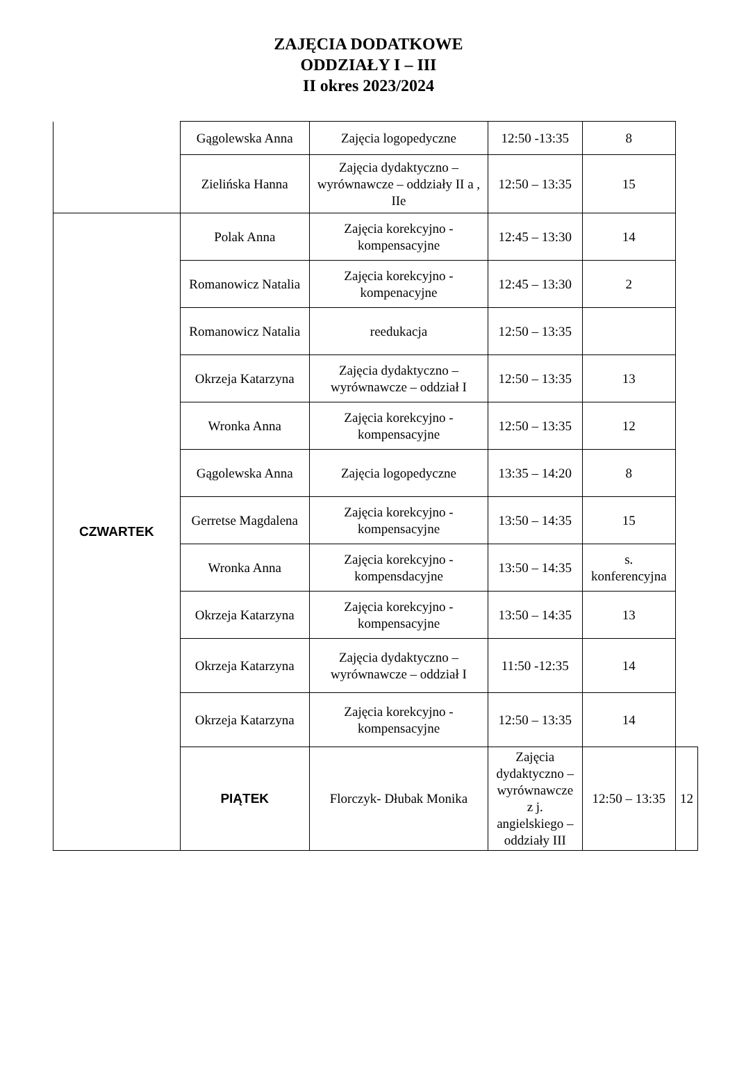ZAJĘCIA DODATKOWE
ODDZIAŁY I – III
II okres 2023/2024
| | Gągolewska Anna | Zajęcia logopedyczne | 12:50 -13:35 | 8 | |
| | Zielińska Hanna | Zajęcia dydaktyczno – wyrównawcze – oddziały II a , IIe | 12:50 – 13:35 | 15 | |
| CZWARTEK | Polak Anna | Zajęcia korekcyjno - kompensacyjne | 12:45 – 13:30 | 14 | |
| | Romanowicz Natalia | Zajęcia korekcyjno - kompenacyjne | 12:45 – 13:30 | 2 | |
| | Romanowicz Natalia | reedukacja | 12:50 – 13:35 | | |
| | Okrzeja Katarzyna | Zajęcia dydaktyczno – wyrównawcze – oddział I | 12:50 – 13:35 | 13 | |
| | Wronka Anna | Zajęcia korekcyjno - kompensacyjne | 12:50 – 13:35 | 12 | |
| | Gągolewska Anna | Zajęcia logopedyczne | 13:35 – 14:20 | 8 | |
| | Gerretse Magdalena | Zajęcia korekcyjno - kompensacyjne | 13:50 – 14:35 | 15 | |
| | Wronka Anna | Zajęcia korekcyjno - kompensdacyjne | 13:50 – 14:35 | s. konferencyjna | |
| | Okrzeja Katarzyna | Zajęcia korekcyjno - kompensacyjne | 13:50 – 14:35 | 13 | |
| | Okrzeja Katarzyna | Zajęcia dydaktyczno – wyrównawcze – oddział I | 11:50 -12:35 | 14 | |
| | Okrzeja Katarzyna | Zajęcia korekcyjno - kompensacyjne | 12:50 – 13:35 | 14 | |
| | PIĄTEK | Florczyk- Dłubak Monika | Zajęcia dydaktyczno – wyrównawcze z j. angielskiego – oddziały III | 12:50 – 13:35 | 12 |